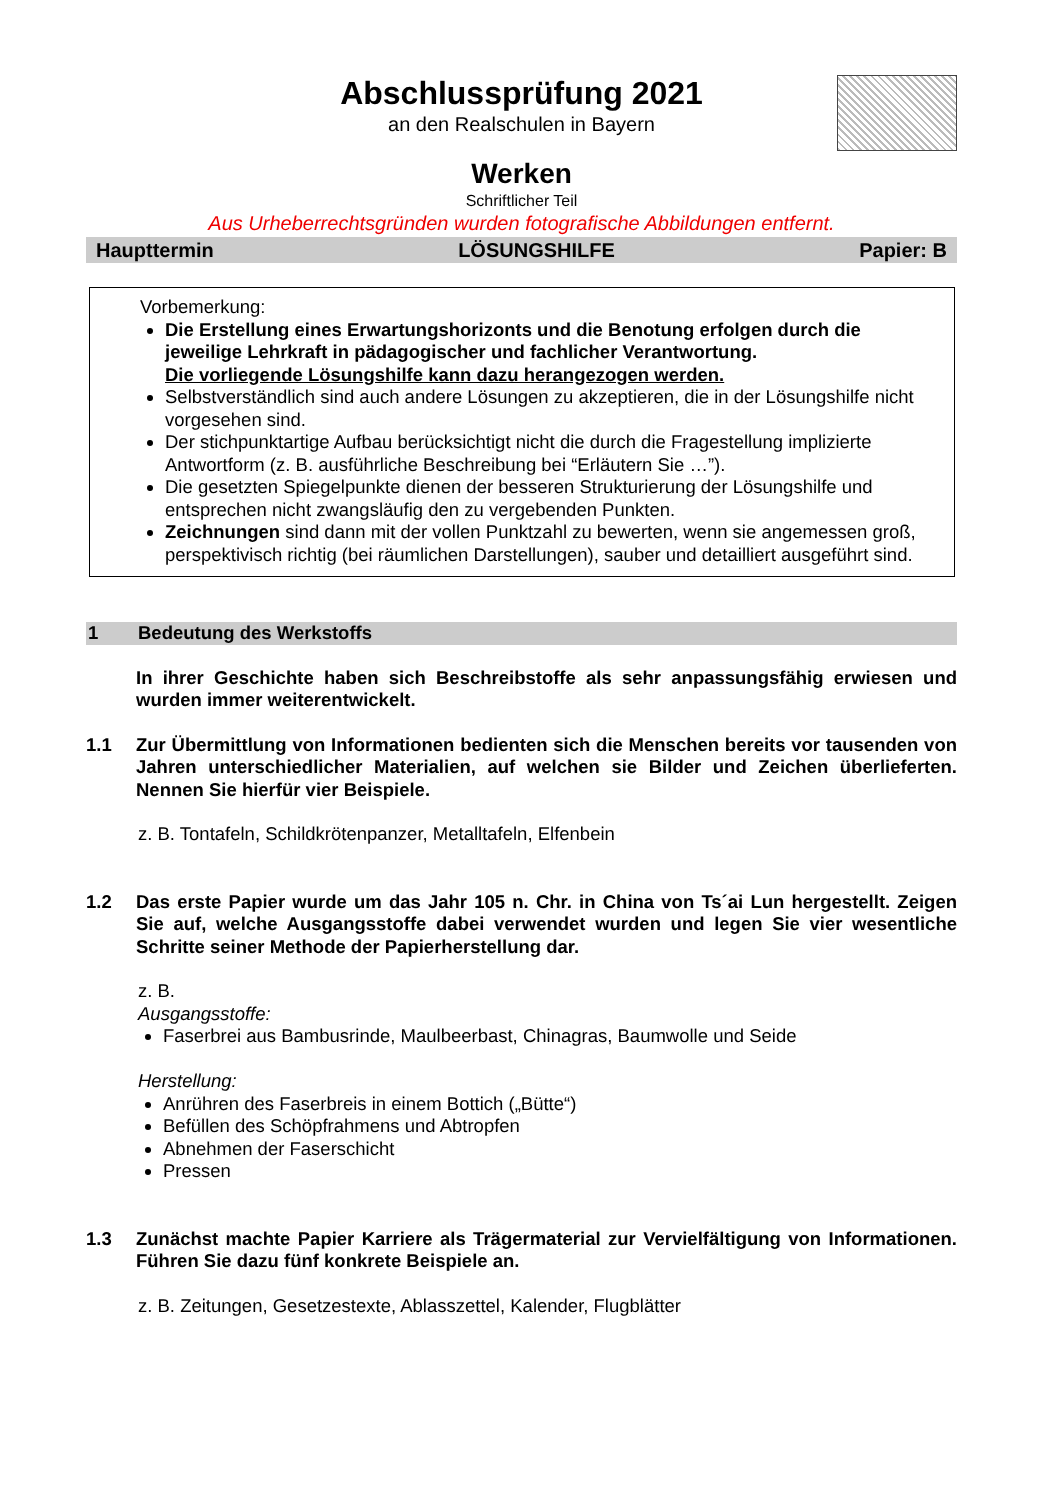Abschlussprüfung 2021
an den Realschulen in Bayern
Werken
Schriftlicher Teil
Aus Urheberrechtsgründen wurden fotografische Abbildungen entfernt.
Haupttermin LÖSUNGSHILFE Papier: B
Vorbemerkung:
Die Erstellung eines Erwartungshorizonts und die Benotung erfolgen durch die jeweilige Lehrkraft in pädagogischer und fachlicher Verantwortung.
Die vorliegende Lösungshilfe kann dazu herangezogen werden.
Selbstverständlich sind auch andere Lösungen zu akzeptieren, die in der Lösungshilfe nicht vorgesehen sind.
Der stichpunktartige Aufbau berücksichtigt nicht die durch die Fragestellung implizierte Antwortform (z. B. ausführliche Beschreibung bei “Erläutern Sie …”).
Die gesetzten Spiegelpunkte dienen der besseren Strukturierung der Lösungshilfe und entsprechen nicht zwangsläufig den zu vergebenden Punkten.
Zeichnungen sind dann mit der vollen Punktzahl zu bewerten, wenn sie angemessen groß, perspektivisch richtig (bei räumlichen Darstellungen), sauber und detailliert ausgeführt sind.
1 Bedeutung des Werkstoffs
In ihrer Geschichte haben sich Beschreibstoffe als sehr anpassungsfähig erwiesen und wurden immer weiterentwickelt.
1.1 Zur Übermittlung von Informationen bedienten sich die Menschen bereits vor tausenden von Jahren unterschiedlicher Materialien, auf welchen sie Bilder und Zeichen überlieferten. Nennen Sie hierfür vier Beispiele.
z. B. Tontafeln, Schildkrötenpanzer, Metalltafeln, Elfenbein
1.2 Das erste Papier wurde um das Jahr 105 n. Chr. in China von Ts´ai Lun hergestellt. Zeigen Sie auf, welche Ausgangsstoffe dabei verwendet wurden und legen Sie vier wesentliche Schritte seiner Methode der Papierherstellung dar.
z. B.
Ausgangsstoffe:
Faserbrei aus Bambusrinde, Maulbeerbast, Chinagras, Baumwolle und Seide
Herstellung:
Anrühren des Faserbreis in einem Bottich („Bütte“)
Befüllen des Schöpfrahmens und Abtropfen
Abnehmen der Faserschicht
Pressen
1.3 Zunächst machte Papier Karriere als Trägermaterial zur Vervielfältigung von Informationen. Führen Sie dazu fünf konkrete Beispiele an.
z. B. Zeitungen, Gesetzestexte, Ablasszettel, Kalender, Flugblätter